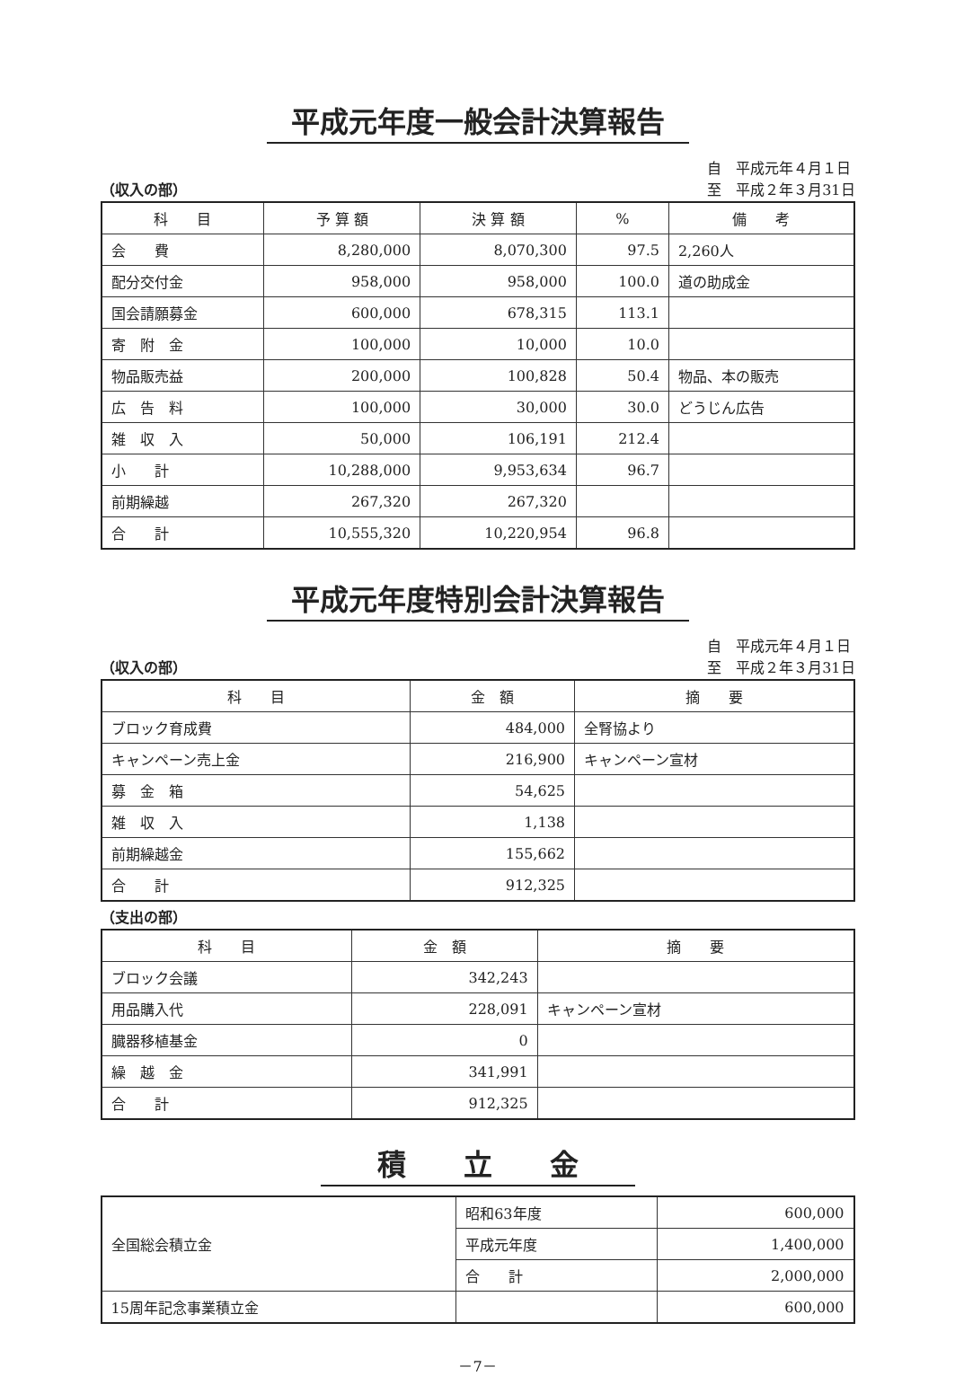平成元年度一般会計決算報告
（収入の部） 自　平成元年４月１日
至　平成２年３月31日
| 科 目 | 予 算 額 | 決 算 額 | % | 備 考 |
| --- | --- | --- | --- | --- |
| 会 費 | 8,280,000 | 8,070,300 | 97.5 | 2,260人 |
| 配分交付金 | 958,000 | 958,000 | 100.0 | 道の助成金 |
| 国会請願募金 | 600,000 | 678,315 | 113.1 | |
| 寄 附 金 | 100,000 | 10,000 | 10.0 | |
| 物品販売益 | 200,000 | 100,828 | 50.4 | 物品、本の販売 |
| 広 告 料 | 100,000 | 30,000 | 30.0 | どうじん広告 |
| 雑 収 入 | 50,000 | 106,191 | 212.4 | |
| 小 計 | 10,288,000 | 9,953,634 | 96.7 | |
| 前期繰越 | 267,320 | 267,320 | | |
| 合 計 | 10,555,320 | 10,220,954 | 96.8 | |
平成元年度特別会計決算報告
（収入の部） 自　平成元年４月１日
至　平成２年３月31日
| 科 目 | 金 額 | 摘 要 |
| --- | --- | --- |
| ブロック育成費 | 484,000 | 全腎協より |
| キャンペーン売上金 | 216,900 | キャンペーン宣材 |
| 募 金 箱 | 54,625 | |
| 雑 収 入 | 1,138 | |
| 前期繰越金 | 155,662 | |
| 合 計 | 912,325 | |
（支出の部）
| 科 目 | 金 額 | 摘 要 |
| --- | --- | --- |
| ブロック会議 | 342,243 | |
| 用品購入代 | 228,091 | キャンペーン宣材 |
| 臓器移植基金 | 0 | |
| 繰 越 金 | 341,991 | |
| 合 計 | 912,325 | |
積　　立　　金
| 全国総会積立金 | 昭和63年度 | 600,000 |
| | 平成元年度 | 1,400,000 |
| | 合 計 | 2,000,000 |
| 15周年記念事業積立金 | | 600,000 |
－7－